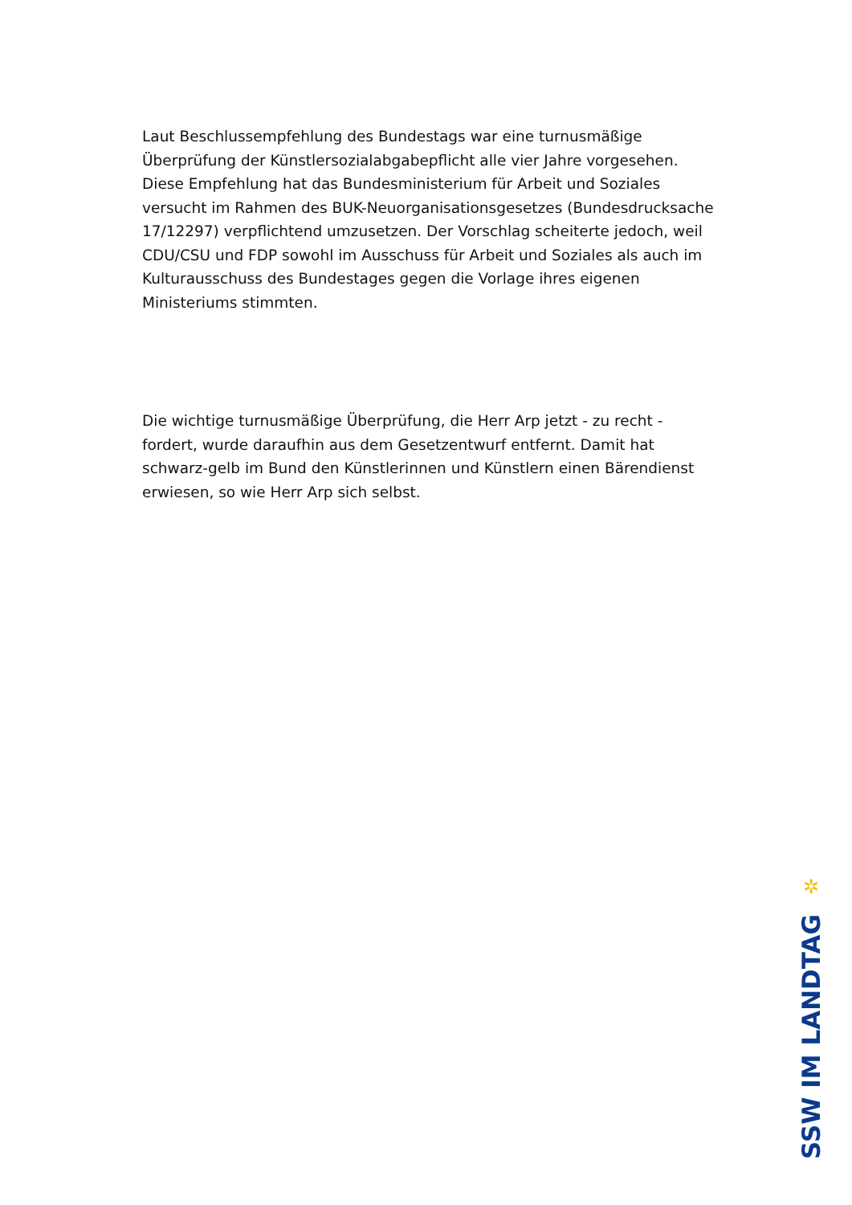Laut Beschlussempfehlung des Bundestags war eine turnusmäßige Überprüfung der Künstlersozialabgabepflicht alle vier Jahre vorgesehen. Diese Empfehlung hat das Bundesministerium für Arbeit und Soziales versucht im Rahmen des BUK-Neuorganisationsgesetzes (Bundesdrucksache 17/12297) verpflichtend umzusetzen. Der Vorschlag scheiterte jedoch, weil CDU/CSU und FDP sowohl im Ausschuss für Arbeit und Soziales als auch im Kulturausschuss des Bundestages gegen die Vorlage ihres eigenen Ministeriums stimmten.
Die wichtige turnusmäßige Überprüfung, die Herr Arp jetzt - zu recht - fordert, wurde daraufhin aus dem Gesetzentwurf entfernt. Damit hat schwarz-gelb im Bund den Künstlerinnen und Künstlern einen Bärendienst erwiesen, so wie Herr Arp sich selbst.
✲
SSW IM LANDTAG